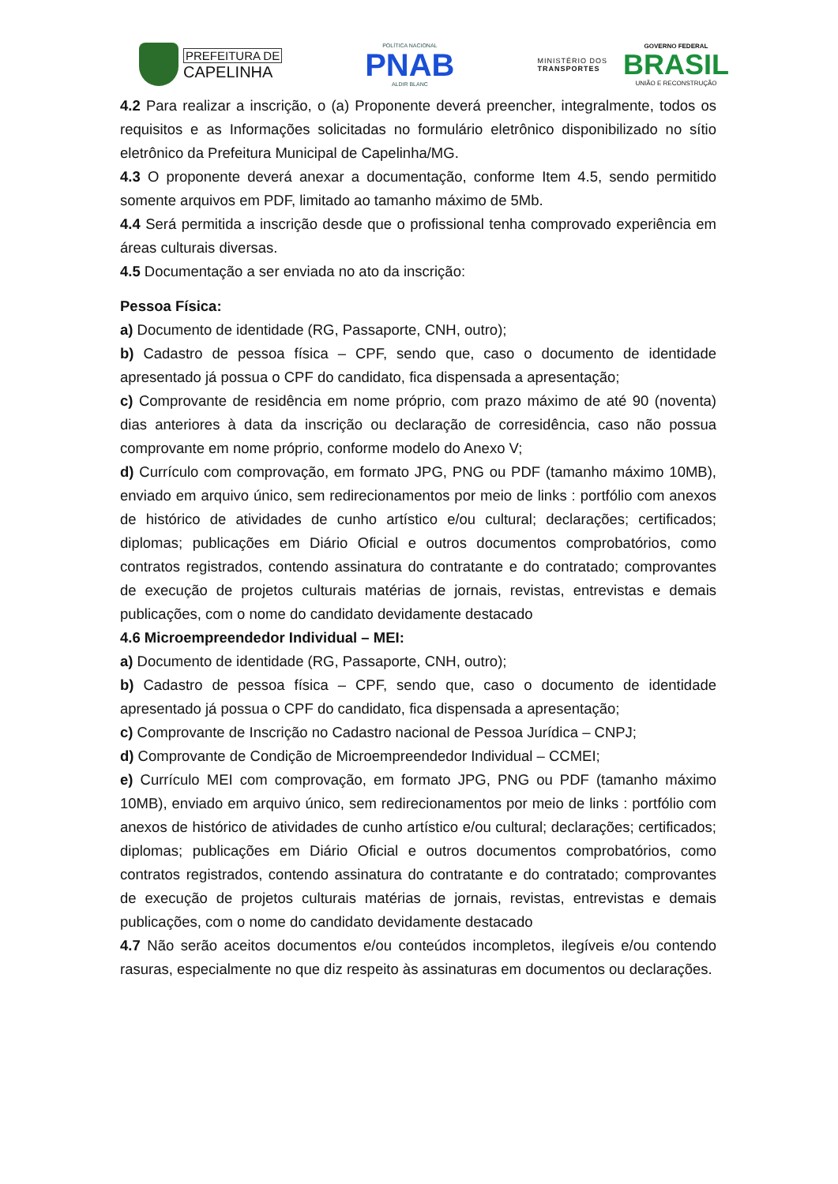PREFEITURA DE
CAPELINHA
POLÍTICA NACIONAL
PNAB
ALDIR BLANC
MINISTÉRIO DOS
TRANSPORTES
GOVERNO FEDERAL
BRASIL
UNIÃO E RECONSTRUÇÃO
4.2 Para realizar a inscrição, o (a) Proponente deverá preencher, integralmente, todos os requisitos e as Informações solicitadas no formulário eletrônico disponibilizado no sítio eletrônico da Prefeitura Municipal de Capelinha/MG.
4.3 O proponente deverá anexar a documentação, conforme Item 4.5, sendo permitido somente arquivos em PDF, limitado ao tamanho máximo de 5Mb.
4.4 Será permitida a inscrição desde que o profissional tenha comprovado experiência em áreas culturais diversas.
4.5 Documentação a ser enviada no ato da inscrição:
Pessoa Física:
a) Documento de identidade (RG, Passaporte, CNH, outro);
b) Cadastro de pessoa física – CPF, sendo que, caso o documento de identidade apresentado já possua o CPF do candidato, fica dispensada a apresentação;
c) Comprovante de residência em nome próprio, com prazo máximo de até 90 (noventa) dias anteriores à data da inscrição ou declaração de corresidência, caso não possua comprovante em nome próprio, conforme modelo do Anexo V;
d) Currículo com comprovação, em formato JPG, PNG ou PDF (tamanho máximo 10MB), enviado em arquivo único, sem redirecionamentos por meio de links : portfólio com anexos de histórico de atividades de cunho artístico e/ou cultural; declarações; certificados; diplomas; publicações em Diário Oficial e outros documentos comprobatórios, como contratos registrados, contendo assinatura do contratante e do contratado; comprovantes de execução de projetos culturais matérias de jornais, revistas, entrevistas e demais publicações, com o nome do candidato devidamente destacado
4.6 Microempreendedor Individual – MEI:
a) Documento de identidade (RG, Passaporte, CNH, outro);
b) Cadastro de pessoa física – CPF, sendo que, caso o documento de identidade apresentado já possua o CPF do candidato, fica dispensada a apresentação;
c) Comprovante de Inscrição no Cadastro nacional de Pessoa Jurídica – CNPJ;
d) Comprovante de Condição de Microempreendedor Individual – CCMEI;
e) Currículo MEI com comprovação, em formato JPG, PNG ou PDF (tamanho máximo 10MB), enviado em arquivo único, sem redirecionamentos por meio de links : portfólio com anexos de histórico de atividades de cunho artístico e/ou cultural; declarações; certificados; diplomas; publicações em Diário Oficial e outros documentos comprobatórios, como contratos registrados, contendo assinatura do contratante e do contratado; comprovantes de execução de projetos culturais matérias de jornais, revistas, entrevistas e demais publicações, com o nome do candidato devidamente destacado
4.7 Não serão aceitos documentos e/ou conteúdos incompletos, ilegíveis e/ou contendo rasuras, especialmente no que diz respeito às assinaturas em documentos ou declarações.